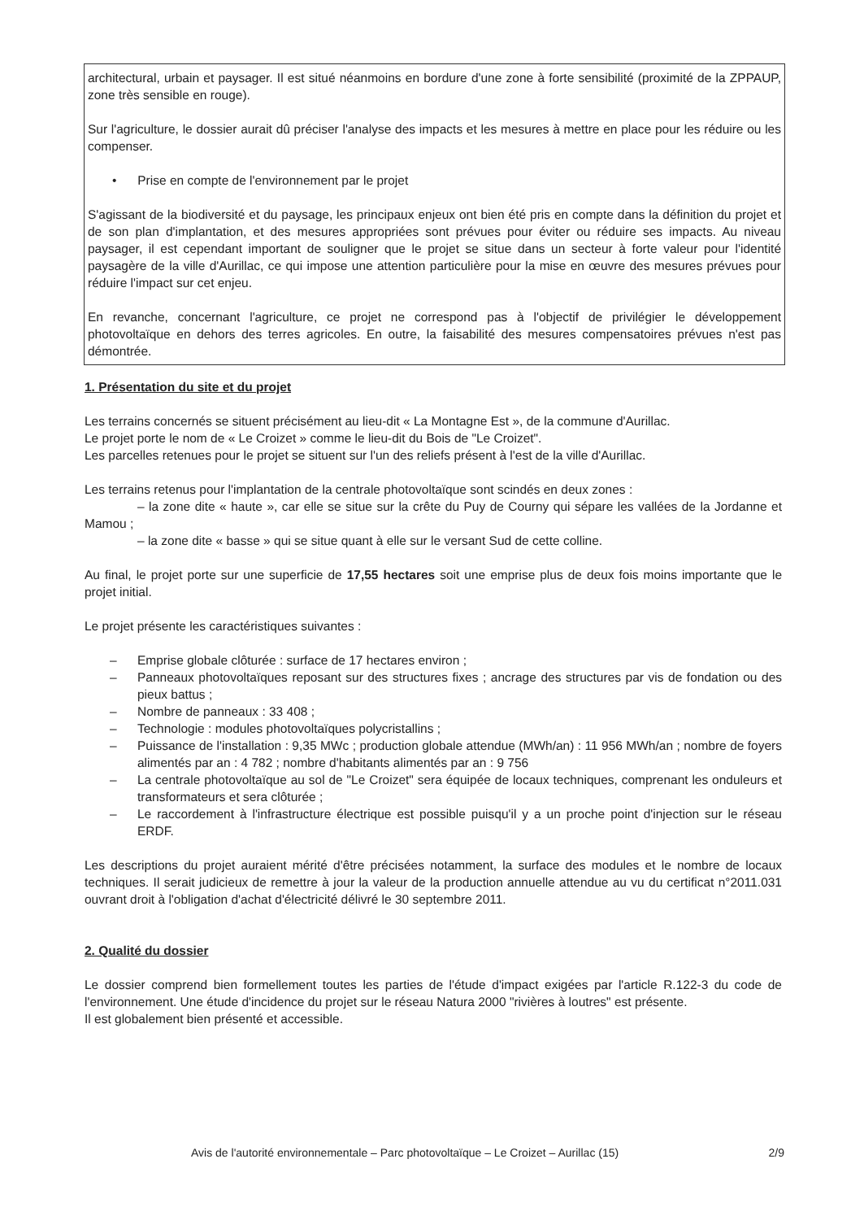architectural, urbain et paysager. Il est situé néanmoins en bordure d'une zone à forte sensibilité (proximité de la ZPPAUP, zone très sensible en rouge).
Sur l'agriculture, le dossier aurait dû préciser l'analyse des impacts et les mesures à mettre en place pour les réduire ou les compenser.
• Prise en compte de l'environnement par le projet
S'agissant de la biodiversité et du paysage, les principaux enjeux ont bien été pris en compte dans la définition du projet et de son plan d'implantation, et des mesures appropriées sont prévues pour éviter ou réduire ses impacts. Au niveau paysager, il est cependant important de souligner que le projet se situe dans un secteur à forte valeur pour l'identité paysagère de la ville d'Aurillac, ce qui impose une attention particulière pour la mise en œuvre des mesures prévues pour réduire l'impact sur cet enjeu.
En revanche, concernant l'agriculture, ce projet ne correspond pas à l'objectif de privilégier le développement photovoltaïque en dehors des terres agricoles. En outre, la faisabilité des mesures compensatoires prévues n'est pas démontrée.
1. Présentation du site et du projet
Les terrains concernés se situent précisément au lieu-dit « La Montagne Est », de la commune d'Aurillac.
Le projet porte le nom de « Le Croizet » comme le lieu-dit du Bois de "Le Croizet".
Les parcelles retenues pour le projet se situent sur l'un des reliefs présent à l'est de la ville d'Aurillac.
Les terrains retenus pour l'implantation de la centrale photovoltaïque sont scindés en deux zones :
– la zone dite « haute », car elle se situe sur la crête du Puy de Courny qui sépare les vallées de la Jordanne et Mamou ;
– la zone dite « basse » qui se situe quant à elle sur le versant Sud de cette colline.
Au final, le projet porte sur une superficie de 17,55 hectares soit une emprise plus de deux fois moins importante que le projet initial.
Le projet présente les caractéristiques suivantes :
– Emprise globale clôturée : surface de 17 hectares environ ;
– Panneaux photovoltaïques reposant sur des structures fixes ; ancrage des structures par vis de fondation ou des pieux battus ;
– Nombre de panneaux : 33 408 ;
– Technologie : modules photovoltaïques polycristallins ;
– Puissance de l'installation : 9,35 MWc ; production globale attendue (MWh/an) : 11 956 MWh/an ; nombre de foyers alimentés par an : 4 782 ; nombre d'habitants alimentés par an : 9 756
– La centrale photovoltaïque au sol de "Le Croizet" sera équipée de locaux techniques, comprenant les onduleurs et transformateurs et sera clôturée ;
– Le raccordement à l'infrastructure électrique est possible puisqu'il y a un proche point d'injection sur le réseau ERDF.
Les descriptions du projet auraient mérité d'être précisées notamment, la surface des modules et le nombre de locaux techniques. Il serait judicieux de remettre à jour la valeur de la production annuelle attendue au vu du certificat n°2011.031 ouvrant droit à l'obligation d'achat d'électricité délivré le 30 septembre 2011.
2. Qualité du dossier
Le dossier comprend bien formellement toutes les parties de l'étude d'impact exigées par l'article R.122-3 du code de l'environnement. Une étude d'incidence du projet sur le réseau Natura 2000 "rivières à loutres" est présente.
Il est globalement bien présenté et accessible.
Avis de l'autorité environnementale – Parc photovoltaïque – Le Croizet – Aurillac (15) 2/9